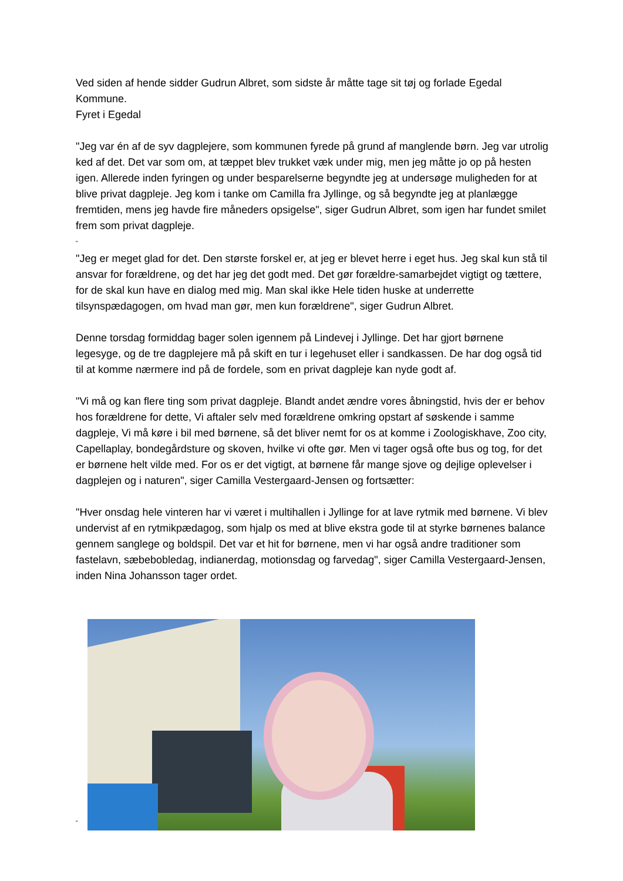Ved siden af hende sidder Gudrun Albret, som sidste år måtte tage sit tøj og forlade Egedal Kommune.
Fyret i Egedal
"Jeg var én af de syv dagplejere, som kommunen fyrede på grund af manglende børn. Jeg var utrolig ked af det. Det var som om, at tæppet blev trukket væk under mig, men jeg måtte jo op på hesten igen. Allerede inden fyringen og under besparelserne begyndte jeg at undersøge muligheden for at blive privat dagpleje. Jeg kom i tanke om Camilla fra Jyllinge, og så begyndte jeg at planlægge fremtiden, mens jeg havde fire måneders opsigelse", siger Gudrun Albret, som igen har fundet smilet frem som privat dagpleje.
"
"Jeg er meget glad for det. Den største forskel er, at jeg er blevet herre i eget hus. Jeg skal kun stå til ansvar for forældrene, og det har jeg det godt med. Det gør forældre-samarbejdet vigtigt og tættere, for de skal kun have en dialog med mig. Man skal ikke Hele tiden huske at underrette tilsynspædagogen, om hvad man gør, men kun forældrene", siger Gudrun Albret.
Denne torsdag formiddag bager solen igennem på Lindevej i Jyllinge. Det har gjort børnene legesyge, og de tre dagplejere må på skift en tur i legehuset eller i sandkassen. De har dog også tid til at komme nærmere ind på de fordele, som en privat dagpleje kan nyde godt af.
"Vi må og kan flere ting som privat dagpleje. Blandt andet ændre vores åbningstid, hvis der er behov hos forældrene for dette, Vi aftaler selv med forældrene omkring opstart af søskende i samme dagpleje, Vi må køre i bil med børnene, så det bliver nemt for os at komme i Zoologiskhave, Zoo city, Capellaplay, bondegårdsture og skoven, hvilke vi ofte gør. Men vi tager også ofte bus og tog, for det er børnene helt vilde med. For os er det vigtigt, at børnene får mange sjove og dejlige oplevelser i dagplejen og i naturen", siger Camilla Vestergaard-Jensen og fortsætter:
"Hver onsdag hele vinteren har vi været i multihallen i Jyllinge for at lave rytmik med børnene. Vi blev undervist af en rytmikpædagog, som hjalp os med at blive ekstra gode til at styrke børnenes balance gennem sanglege og boldspil. Det var et hit for børnene, men vi har også andre traditioner som fastelavn, sæbebobledag, indianerdag, motionsdag og farvedag", siger Camilla Vestergaard-Jensen, inden Nina Johansson tager ordet.
"